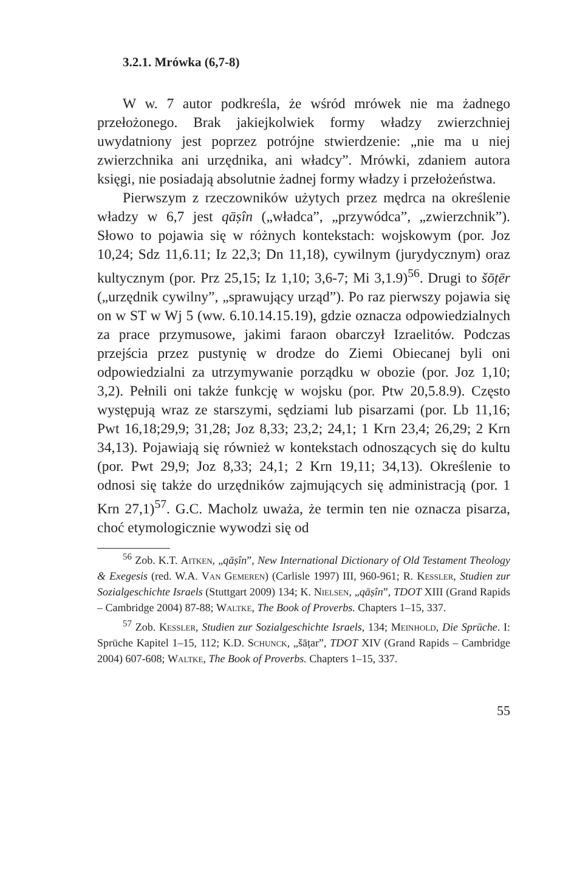3.2.1. Mrówka (6,7-8)
W w. 7 autor podkreśla, że wśród mrówek nie ma żadnego przełożonego. Brak jakiejkolwiek formy władzy zwierzchniej uwydatniony jest poprzez potrójne stwierdzenie: „nie ma u niej zwierzchnika ani urzędnika, ani władcy”. Mrówki, zdaniem autora księgi, nie posiadają absolutnie żadnej formy władzy i przełożeństwa.
Pierwszym z rzeczowników użytych przez mędrca na określenie władzy w 6,7 jest qāṣîn („władca”, „przywódca”, „zwierzchnik”). Słowo to pojawia się w różnych kontekstach: wojskowym (por. Joz 10,24; Sdz 11,6.11; Iz 22,3; Dn 11,18), cywilnym (jurydycznym) oraz kultycznym (por. Prz 25,15; Iz 1,10; 3,6-7; Mi 3,1.9)<sup>56</sup>. Drugi to šōṭēr („urzędnik cywilny”, „sprawujący urząd”). Po raz pierwszy pojawia się on w ST w Wj 5 (ww. 6.10.14.15.19), gdzie oznacza odpowiedzialnych za prace przymusowe, jakimi faraon obarczył Izraelitów. Podczas przejścia przez pustynię w drodze do Ziemi Obiecanej byli oni odpowiedzialni za utrzymywanie porządku w obozie (por. Joz 1,10; 3,2). Pełnili oni także funkcję w wojsku (por. Ptw 20,5.8.9). Często występują wraz ze starszymi, sędziami lub pisarzami (por. Lb 11,16; Pwt 16,18;29,9; 31,28; Joz 8,33; 23,2; 24,1; 1 Krn 23,4; 26,29; 2 Krn 34,13). Pojawiają się również w kontekstach odnoszących się do kultu (por. Pwt 29,9; Joz 8,33; 24,1; 2 Krn 19,11; 34,13). Określenie to odnosi się także do urzędników zajmujących się administracją (por. 1 Krn 27,1)<sup>57</sup>. G.C. Macholz uważa, że termin ten nie oznacza pisarza, choć etymologicznie wywodzi się od
<sup>56</sup> Zob. K.T. Aitken, „qāṣîn”, New International Dictionary of Old Testament Theology & Exegesis (red. W.A. Van Gemeren) (Carlisle 1997) III, 960-961; R. Kessler, Studien zur Sozialgeschichte Israels (Stuttgart 2009) 134; K. Nielsen, „qāṣîn”, TDOT XIII (Grand Rapids – Cambridge 2004) 87-88; Waltke, The Book of Proverbs. Chapters 1–15, 337.
<sup>57</sup> Zob. Kessler, Studien zur Sozialgeschichte Israels, 134; Meinhold, Die Sprüche. I: Sprüche Kapitel 1–15, 112; K.D. Schunck, „šāṭar”, TDOT XIV (Grand Rapids – Cambridge 2004) 607-608; Waltke, The Book of Proverbs. Chapters 1–15, 337.
55